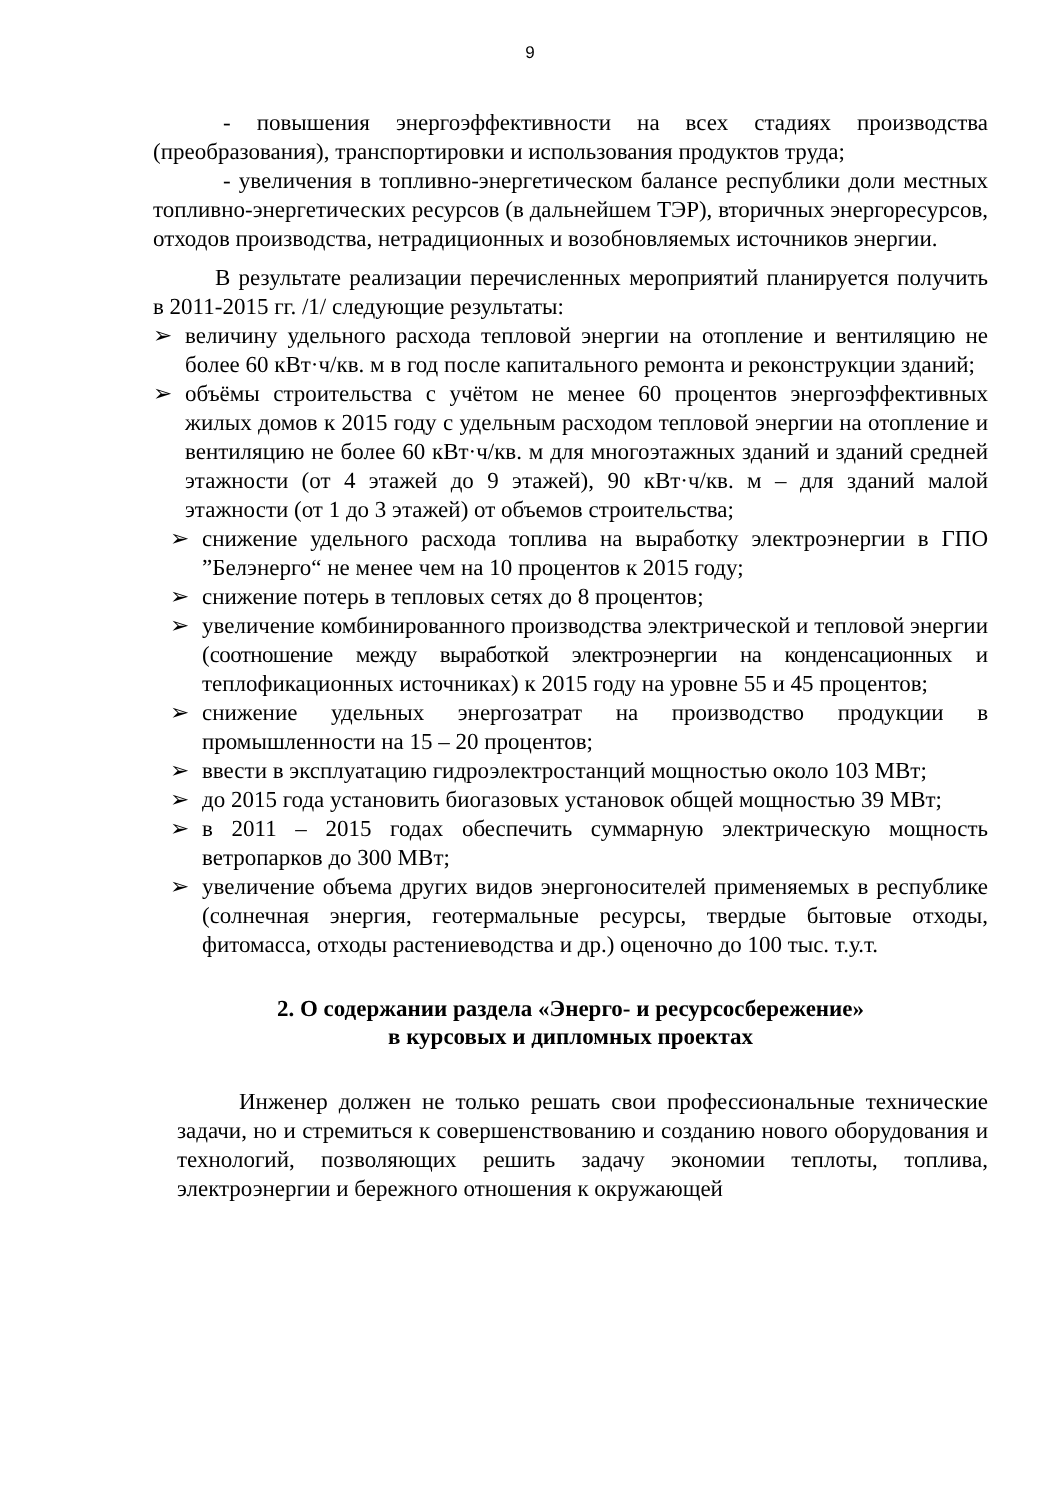9
- повышения энергоэффективности на всех стадиях производства (преобразования), транспортировки и использования продуктов труда;
- увеличения в топливно-энергетическом балансе республики доли местных топливно-энергетических ресурсов (в дальнейшем ТЭР), вторичных энергоресурсов, отходов производства, нетрадиционных и возобновляемых источников энергии.
В результате реализации перечисленных мероприятий планируется получить в 2011-2015 гг. /1/ следующие результаты:
➢ величину удельного расхода тепловой энергии на отопление и вентиляцию не более 60 кВт·ч/кв. м в год после капитального ремонта и реконструкции зданий;
➢ объёмы строительства с учётом не менее 60 процентов энергоэффективных жилых домов к 2015 году с удельным расходом тепловой энергии на отопление и вентиляцию не более 60 кВт·ч/кв. м для многоэтажных зданий и зданий средней этажности (от 4 этажей до 9 этажей), 90 кВт·ч/кв. м – для зданий малой этажности (от 1 до 3 этажей) от объемов строительства;
➢ снижение удельного расхода топлива на выработку электроэнергии в ГПО ”Белэнерго“ не менее чем на 10 процентов к 2015 году;
➢ снижение потерь в тепловых сетях до 8 процентов;
➢ увеличение комбинированного производства электрической и тепловой энергии (соотношение между выработкой электроэнергии на конденсационных и теплофикационных источниках) к 2015 году на уровне 55 и 45 процентов;
➢ снижение удельных энергозатрат на производство продукции в промышленности на 15 – 20 процентов;
➢ ввести в эксплуатацию гидроэлектростанций мощностью около 103 МВт;
➢ до 2015 года установить биогазовых установок общей мощностью 39 МВт;
➢ в 2011 – 2015 годах обеспечить суммарную электрическую мощность ветропарков до 300 МВт;
➢ увеличение объема других видов энергоносителей применяемых в республике (солнечная энергия, геотермальные ресурсы, твердые бытовые отходы, фитомасса, отходы растениеводства и др.) оценочно до 100 тыс. т.у.т.
2. О содержании раздела «Энерго- и ресурсосбережение»
в курсовых и дипломных проектах
Инженер должен не только решать свои профессиональные технические задачи, но и стремиться к совершенствованию и созданию нового оборудования и технологий, позволяющих решить задачу экономии теплоты, топлива, электроэнергии и бережного отношения к окружающей